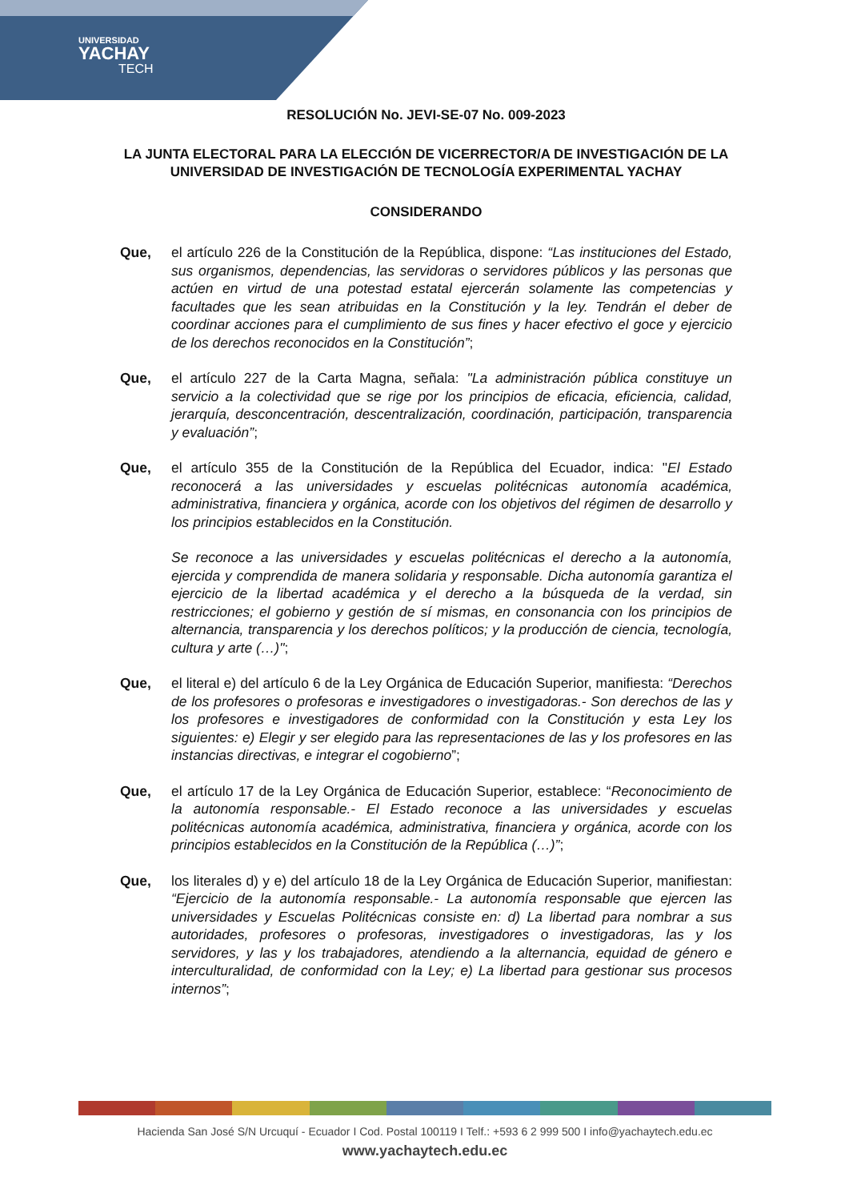UNIVERSIDAD
YACHAY
TECH
RESOLUCIÓN No. JEVI-SE-07 No. 009-2023
LA JUNTA ELECTORAL PARA LA ELECCIÓN DE VICERRECTOR/A DE INVESTIGACIÓN DE LA UNIVERSIDAD DE INVESTIGACIÓN DE TECNOLOGÍA EXPERIMENTAL YACHAY
CONSIDERANDO
Que, el artículo 226 de la Constitución de la República, dispone: “Las instituciones del Estado, sus organismos, dependencias, las servidoras o servidores públicos y las personas que actúen en virtud de una potestad estatal ejercerán solamente las competencias y facultades que les sean atribuidas en la Constitución y la ley. Tendrán el deber de coordinar acciones para el cumplimiento de sus fines y hacer efectivo el goce y ejercicio de los derechos reconocidos en la Constitución”;
Que, el artículo 227 de la Carta Magna, señala: "La administración pública constituye un servicio a la colectividad que se rige por los principios de eficacia, eficiencia, calidad, jerarquía, desconcentración, descentralización, coordinación, participación, transparencia y evaluación”;
Que, el artículo 355 de la Constitución de la República del Ecuador, indica: "El Estado reconocerá a las universidades y escuelas politécnicas autonomía académica, administrativa, financiera y orgánica, acorde con los objetivos del régimen de desarrollo y los principios establecidos en la Constitución.
Se reconoce a las universidades y escuelas politécnicas el derecho a la autonomía, ejercida y comprendida de manera solidaria y responsable. Dicha autonomía garantiza el ejercicio de la libertad académica y el derecho a la búsqueda de la verdad, sin restricciones; el gobierno y gestión de sí mismas, en consonancia con los principios de alternancia, transparencia y los derechos políticos; y la producción de ciencia, tecnología, cultura y arte (…)";
Que, el literal e) del artículo 6 de la Ley Orgánica de Educación Superior, manifiesta: “Derechos de los profesores o profesoras e investigadores o investigadoras.- Son derechos de las y los profesores e investigadores de conformidad con la Constitución y esta Ley los siguientes: e) Elegir y ser elegido para las representaciones de las y los profesores en las instancias directivas, e integrar el cogobierno”;
Que, el artículo 17 de la Ley Orgánica de Educación Superior, establece: “Reconocimiento de la autonomía responsable.- El Estado reconoce a las universidades y escuelas politécnicas autonomía académica, administrativa, financiera y orgánica, acorde con los principios establecidos en la Constitución de la República (…)”;
Que, los literales d) y e) del artículo 18 de la Ley Orgánica de Educación Superior, manifiestan: “Ejercicio de la autonomía responsable.- La autonomía responsable que ejercen las universidades y Escuelas Politécnicas consiste en: d) La libertad para nombrar a sus autoridades, profesores o profesoras, investigadores o investigadoras, las y los servidores, y las y los trabajadores, atendiendo a la alternancia, equidad de género e interculturalidad, de conformidad con la Ley; e) La libertad para gestionar sus procesos internos”;
Hacienda San José S/N Urcuquí - Ecuador I Cod. Postal 100119 I Telf.: +593 6 2 999 500 I info@yachaytech.edu.ec
www.yachaytech.edu.ec